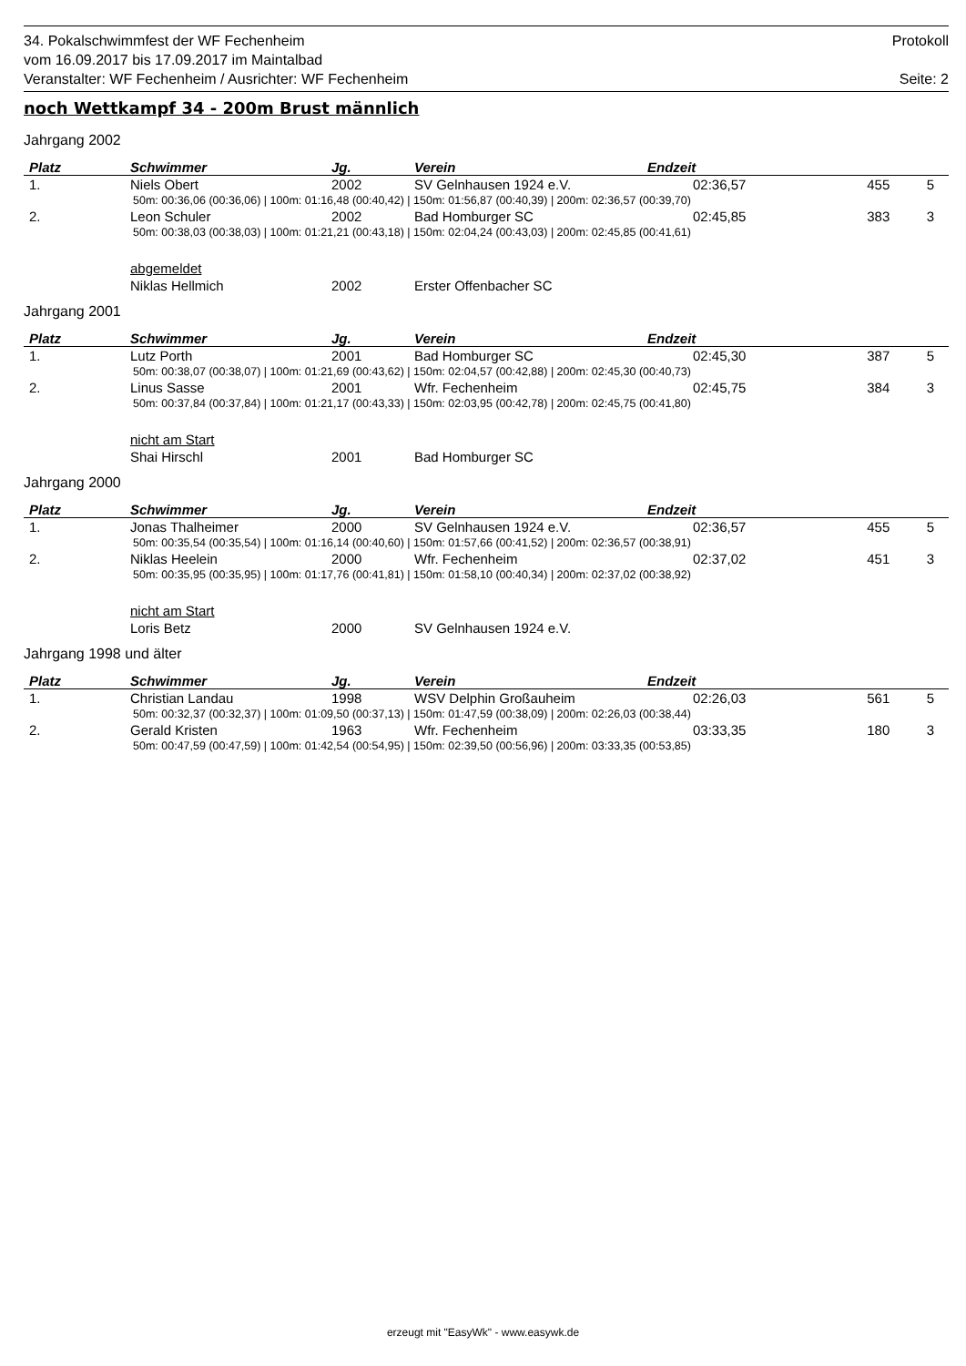34. Pokalschwimmfest der WF Fechenheim Protokoll
vom 16.09.2017 bis 17.09.2017 im Maintalbad
Veranstalter: WF Fechenheim / Ausrichter: WF Fechenheim Seite: 2
noch Wettkampf 34 - 200m Brust männlich
Jahrgang 2002
| Platz | Schwimmer | Jg. | Verein | Endzeit | | |
| --- | --- | --- | --- | --- | --- | --- |
| 1. | Niels Obert | 2002 | SV Gelnhausen 1924 e.V. | 02:36,57 | 455 | 5 |
| 50m: 00:36,06 (00:36,06) / 100m: 01:16,48 (00:40,42) / 150m: 01:56,87 (00:40,39) / 200m: 02:36,57 (00:39,70) | | | | | | |
| 2. | Leon Schuler | 2002 | Bad Homburger SC | 02:45,85 | 383 | 3 |
| 50m: 00:38,03 (00:38,03) / 100m: 01:21,21 (00:43,18) / 150m: 02:04,24 (00:43,03) / 200m: 02:45,85 (00:41,61) | | | | | | |
| | abgemeldet | | | | | |
| | Niklas Hellmich | 2002 | Erster Offenbacher SC | | | |
Jahrgang 2001
| Platz | Schwimmer | Jg. | Verein | Endzeit | | |
| --- | --- | --- | --- | --- | --- | --- |
| 1. | Lutz Porth | 2001 | Bad Homburger SC | 02:45,30 | 387 | 5 |
| 50m: 00:38,07 (00:38,07) / 100m: 01:21,69 (00:43,62) / 150m: 02:04,57 (00:42,88) / 200m: 02:45,30 (00:40,73) | | | | | | |
| 2. | Linus Sasse | 2001 | Wfr. Fechenheim | 02:45,75 | 384 | 3 |
| 50m: 00:37,84 (00:37,84) / 100m: 01:21,17 (00:43,33) / 150m: 02:03,95 (00:42,78) / 200m: 02:45,75 (00:41,80) | | | | | | |
| | nicht am Start | | | | | |
| | Shai Hirschl | 2001 | Bad Homburger SC | | | |
Jahrgang 2000
| Platz | Schwimmer | Jg. | Verein | Endzeit | | |
| --- | --- | --- | --- | --- | --- | --- |
| 1. | Jonas Thalheimer | 2000 | SV Gelnhausen 1924 e.V. | 02:36,57 | 455 | 5 |
| 50m: 00:35,54 (00:35,54) / 100m: 01:16,14 (00:40,60) / 150m: 01:57,66 (00:41,52) / 200m: 02:36,57 (00:38,91) | | | | | | |
| 2. | Niklas Heelein | 2000 | Wfr. Fechenheim | 02:37,02 | 451 | 3 |
| 50m: 00:35,95 (00:35,95) / 100m: 01:17,76 (00:41,81) / 150m: 01:58,10 (00:40,34) / 200m: 02:37,02 (00:38,92) | | | | | | |
| | nicht am Start | | | | | |
| | Loris Betz | 2000 | SV Gelnhausen 1924 e.V. | | | |
Jahrgang 1998 und älter
| Platz | Schwimmer | Jg. | Verein | Endzeit | | |
| --- | --- | --- | --- | --- | --- | --- |
| 1. | Christian Landau | 1998 | WSV Delphin Großauheim | 02:26,03 | 561 | 5 |
| 50m: 00:32,37 (00:32,37) / 100m: 01:09,50 (00:37,13) / 150m: 01:47,59 (00:38,09) / 200m: 02:26,03 (00:38,44) | | | | | | |
| 2. | Gerald Kristen | 1963 | Wfr. Fechenheim | 03:33,35 | 180 | 3 |
| 50m: 00:47,59 (00:47,59) / 100m: 01:42,54 (00:54,95) / 150m: 02:39,50 (00:56,96) / 200m: 03:33,35 (00:53,85) | | | | | | |
erzeugt mit "EasyWk" - www.easywk.de